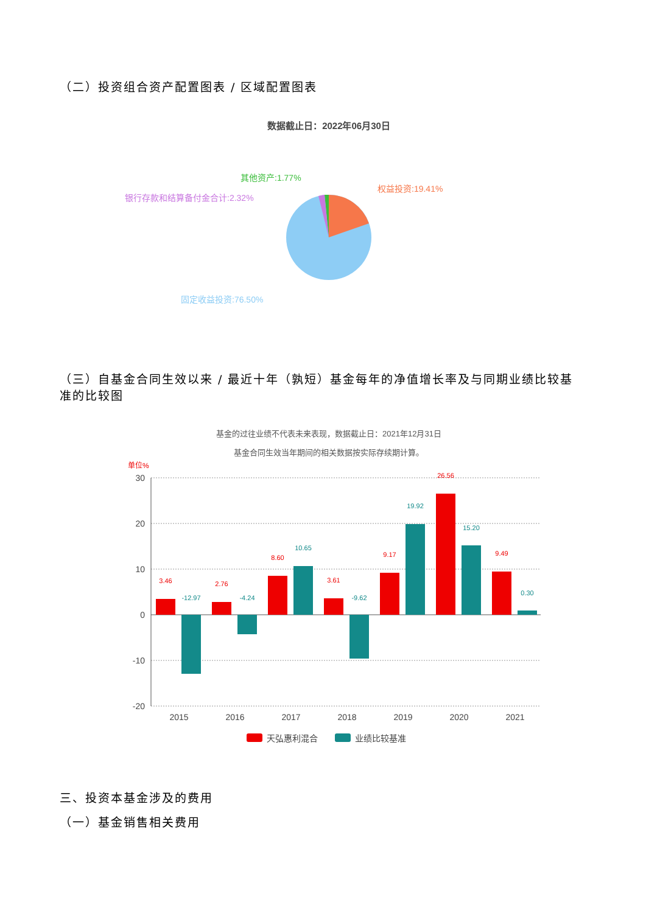（二）投资组合资产配置图表 / 区域配置图表
数据截止日：2022年06月30日
其他资产:1.77%
权益投资:19.41%
银行存款和结算备付金合计:2.32%
固定收益投资:76.50%
（三）自基金合同生效以来 / 最近十年（孰短）基金每年的净值增长率及与同期业绩比较基
准的比较图
基金的过往业绩不代表未来表现，数据截止日：2021年12月31日
基金合同生效当年期间的相关数据按实际存续期计算。
单位%
30
20
10
0
-10
-20
3.46
2.76
8.60
3.61
9.17
26.56
9.49
-12.97
-4.24
10.65
-9.62
19.92
15.20
0.30
2015
2016
2017
2018
2019
2020
2021
天弘惠利混合
业绩比较基准
三、投资本基金涉及的费用
（一）基金销售相关费用